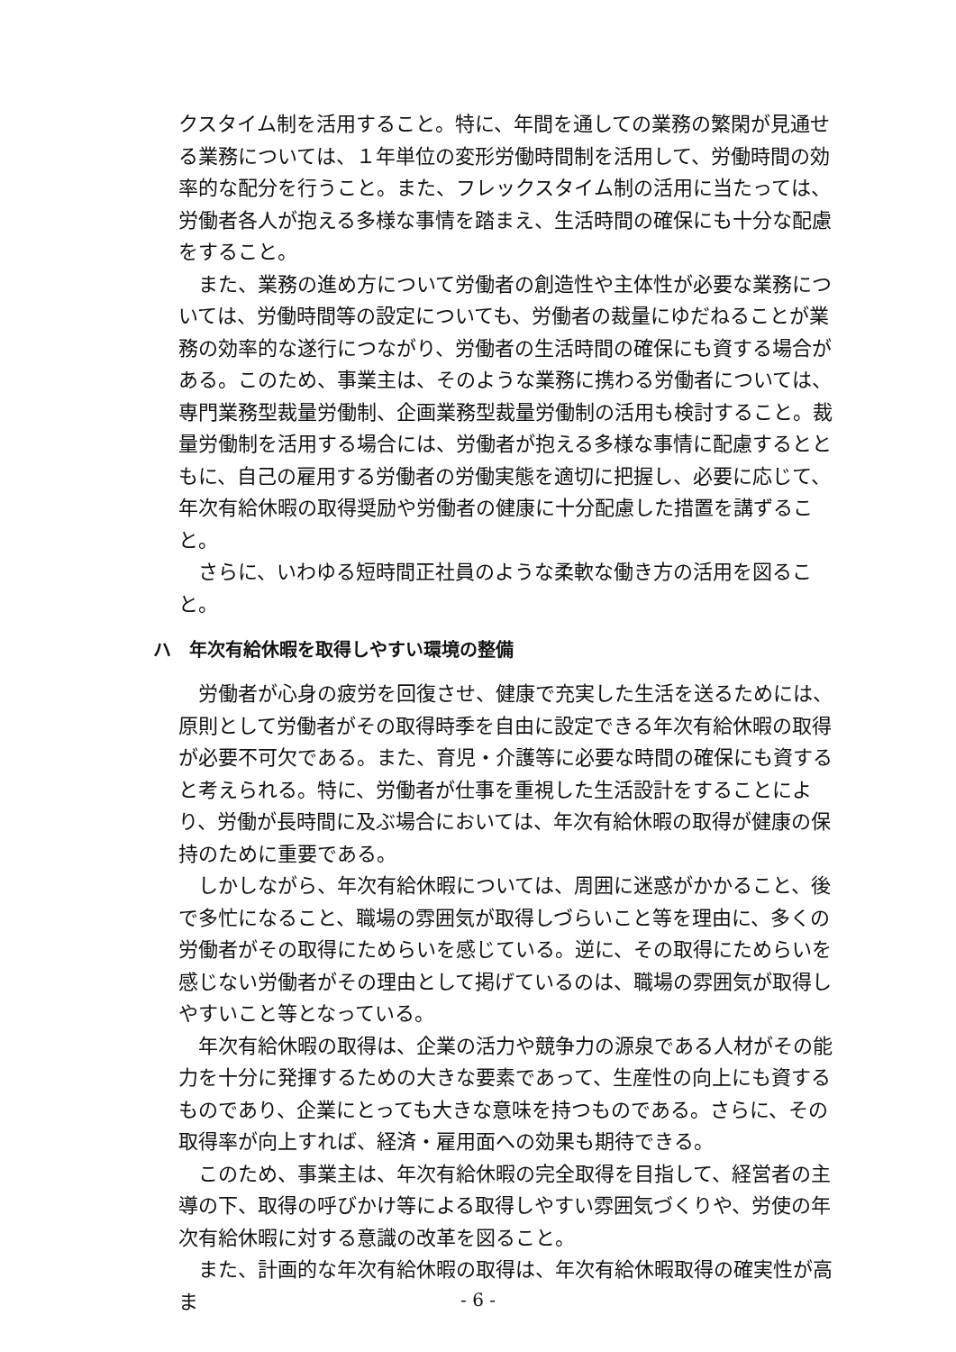クスタイム制を活用すること。特に、年間を通しての業務の繁閑が見通せる業務については、１年単位の変形労働時間制を活用して、労働時間の効率的な配分を行うこと。また、フレックスタイム制の活用に当たっては、労働者各人が抱える多様な事情を踏まえ、生活時間の確保にも十分な配慮をすること。
また、業務の進め方について労働者の創造性や主体性が必要な業務については、労働時間等の設定についても、労働者の裁量にゆだねることが業務の効率的な遂行につながり、労働者の生活時間の確保にも資する場合がある。このため、事業主は、そのような業務に携わる労働者については、専門業務型裁量労働制、企画業務型裁量労働制の活用も検討すること。裁量労働制を活用する場合には、労働者が抱える多様な事情に配慮するとともに、自己の雇用する労働者の労働実態を適切に把握し、必要に応じて、年次有給休暇の取得奨励や労働者の健康に十分配慮した措置を講ずること。
さらに、いわゆる短時間正社員のような柔軟な働き方の活用を図ること。
ハ　年次有給休暇を取得しやすい環境の整備
労働者が心身の疲労を回復させ、健康で充実した生活を送るためには、原則として労働者がその取得時季を自由に設定できる年次有給休暇の取得が必要不可欠である。また、育児・介護等に必要な時間の確保にも資すると考えられる。特に、労働者が仕事を重視した生活設計をすることにより、労働が長時間に及ぶ場合においては、年次有給休暇の取得が健康の保持のために重要である。
しかしながら、年次有給休暇については、周囲に迷惑がかかること、後で多忙になること、職場の雰囲気が取得しづらいこと等を理由に、多くの労働者がその取得にためらいを感じている。逆に、その取得にためらいを感じない労働者がその理由として掲げているのは、職場の雰囲気が取得しやすいこと等となっている。
年次有給休暇の取得は、企業の活力や競争力の源泉である人材がその能力を十分に発揮するための大きな要素であって、生産性の向上にも資するものであり、企業にとっても大きな意味を持つものである。さらに、その取得率が向上すれば、経済・雇用面への効果も期待できる。
このため、事業主は、年次有給休暇の完全取得を目指して、経営者の主導の下、取得の呼びかけ等による取得しやすい雰囲気づくりや、労使の年次有給休暇に対する意識の改革を図ること。
また、計画的な年次有給休暇の取得は、年次有給休暇取得の確実性が高ま
- 6 -